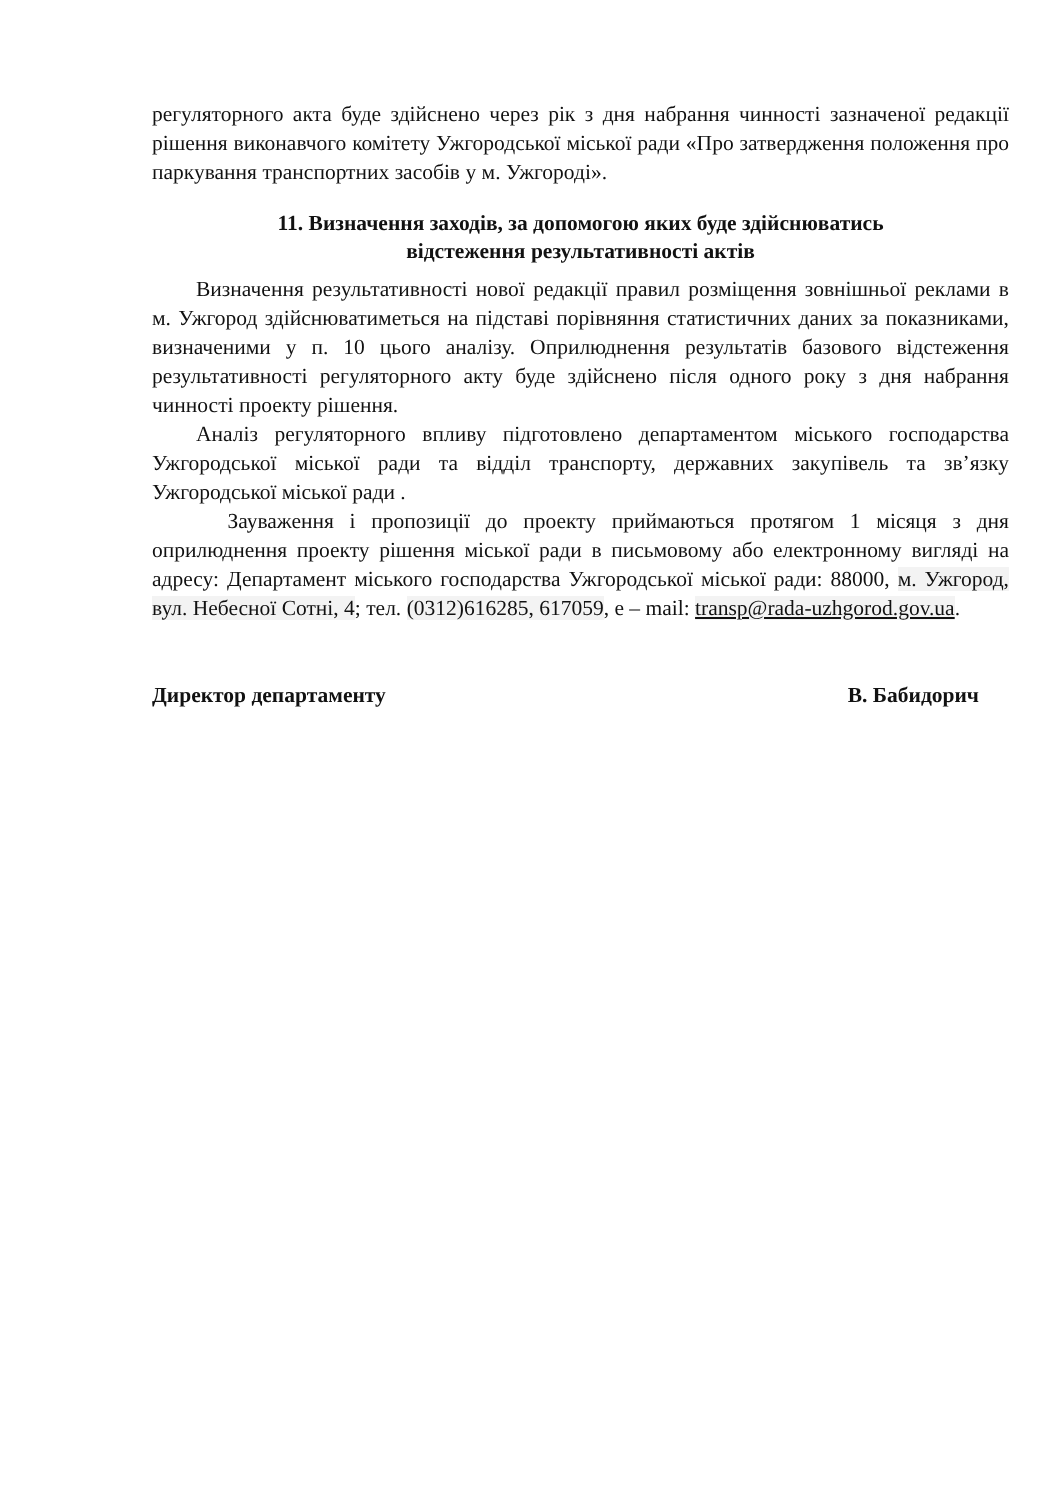регуляторного акта буде здійснено через рік з дня набрання чинності зазначеної редакції рішення виконавчого комітету Ужгородської міської ради «Про затвердження положення про паркування транспортних засобів у м. Ужгороді».
11. Визначення заходів, за допомогою яких буде здійснюватись
відстеження результативності актів
Визначення результативності нової редакції правил розміщення зовнішньої реклами в м. Ужгород здійснюватиметься на підставі порівняння статистичних даних за показниками, визначеними у п. 10 цього аналізу. Оприлюднення результатів базового відстеження результативності регуляторного акту буде здійснено після одного року з дня набрання чинності проекту рішення.
Аналіз регуляторного впливу підготовлено департаментом міського господарства Ужгородської міської ради та відділ транспорту, державних закупівель та зв’язку Ужгородської міської ради .
Зауваження і пропозиції до проекту приймаються протягом 1 місяця з дня оприлюднення проекту рішення міської ради в письмовому або електронному вигляді на адресу: Департамент міського господарства Ужгородської міської ради: 88000, м. Ужгород, вул. Небесної Сотні, 4; тел. (0312)616285, 617059, е – mail: transp@rada-uzhgorod.gov.ua.
Директор департаменту В. Бабидорич